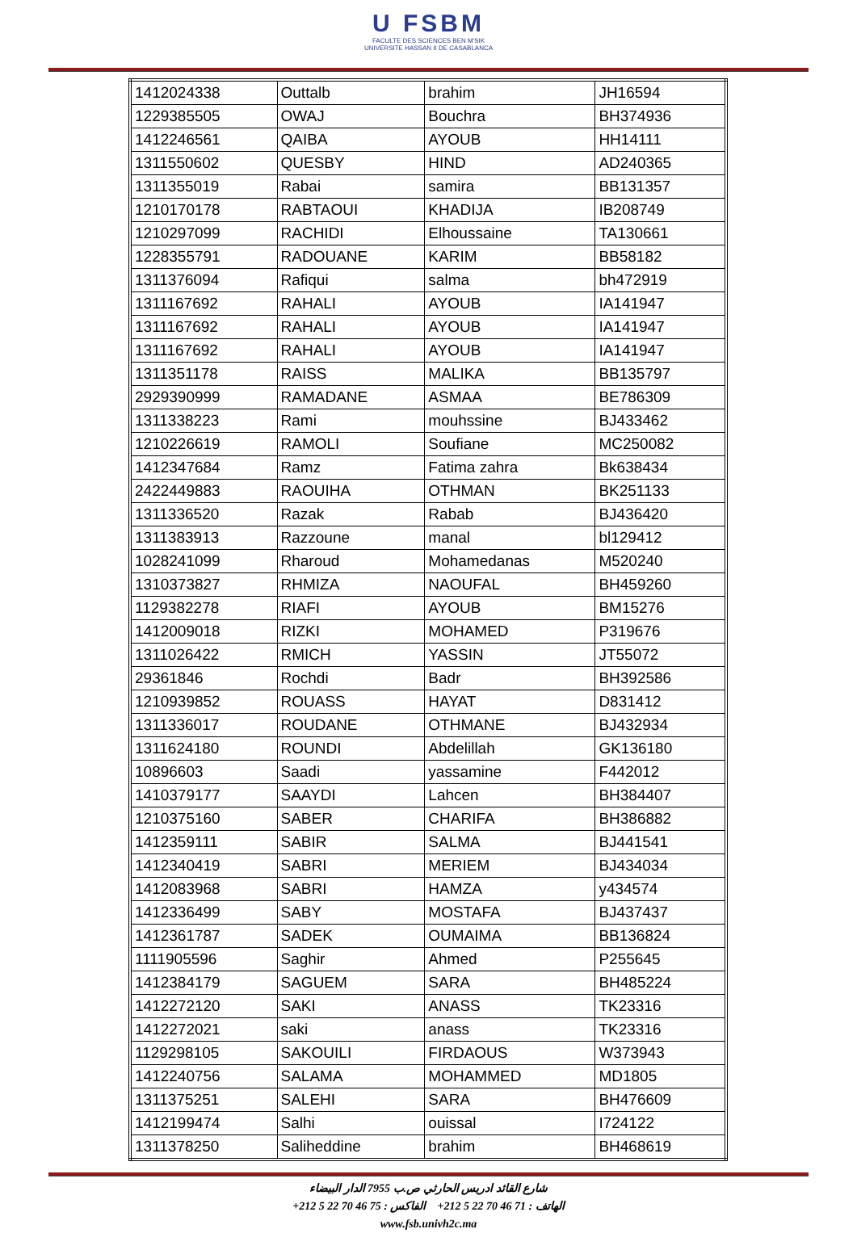U FSBM
FACULTE DES SCIENCES BEN M'SIK
UNIVERSITE HASSAN II DE CASABLANCA
| 1412024338 | Outtalb | brahim | JH16594 |
| 1229385505 | OWAJ | Bouchra | BH374936 |
| 1412246561 | QAIBA | AYOUB | HH14111 |
| 1311550602 | QUESBY | HIND | AD240365 |
| 1311355019 | Rabai | samira | BB131357 |
| 1210170178 | RABTAOUI | KHADIJA | IB208749 |
| 1210297099 | RACHIDI | Elhoussaine | TA130661 |
| 1228355791 | RADOUANE | KARIM | BB58182 |
| 1311376094 | Rafiqui | salma | bh472919 |
| 1311167692 | RAHALI | AYOUB | IA141947 |
| 1311167692 | RAHALI | AYOUB | IA141947 |
| 1311167692 | RAHALI | AYOUB | IA141947 |
| 1311351178 | RAISS | MALIKA | BB135797 |
| 2929390999 | RAMADANE | ASMAA | BE786309 |
| 1311338223 | Rami | mouhssine | BJ433462 |
| 1210226619 | RAMOLI | Soufiane | MC250082 |
| 1412347684 | Ramz | Fatima zahra | Bk638434 |
| 2422449883 | RAOUIHA | OTHMAN | BK251133 |
| 1311336520 | Razak | Rabab | BJ436420 |
| 1311383913 | Razzoune | manal | bl129412 |
| 1028241099 | Rharoud | Mohamedanas | M520240 |
| 1310373827 | RHMIZA | NAOUFAL | BH459260 |
| 1129382278 | RIAFI | AYOUB | BM15276 |
| 1412009018 | RIZKI | MOHAMED | P319676 |
| 1311026422 | RMICH | YASSIN | JT55072 |
| 29361846 | Rochdi | Badr | BH392586 |
| 1210939852 | ROUASS | HAYAT | D831412 |
| 1311336017 | ROUDANE | OTHMANE | BJ432934 |
| 1311624180 | ROUNDI | Abdelillah | GK136180 |
| 10896603 | Saadi | yassamine | F442012 |
| 1410379177 | SAAYDI | Lahcen | BH384407 |
| 1210375160 | SABER | CHARIFA | BH386882 |
| 1412359111 | SABIR | SALMA | BJ441541 |
| 1412340419 | SABRI | MERIEM | BJ434034 |
| 1412083968 | SABRI | HAMZA | y434574 |
| 1412336499 | SABY | MOSTAFA | BJ437437 |
| 1412361787 | SADEK | OUMAIMA | BB136824 |
| 1111905596 | Saghir | Ahmed | P255645 |
| 1412384179 | SAGUEM | SARA | BH485224 |
| 1412272120 | SAKI | ANASS | TK23316 |
| 1412272021 | saki | anass | TK23316 |
| 1129298105 | SAKOUILI | FIRDAOUS | W373943 |
| 1412240756 | SALAMA | MOHAMMED | MD1805 |
| 1311375251 | SALEHI | SARA | BH476609 |
| 1412199474 | Salhi | ouissal | I724122 |
| 1311378250 | Saliheddine | brahim | BH468619 |
شارع القائد ادريس الحارثي ص.ب 7955 الدار البيضاء
الهاتف : 71 46 70 22 5 212+ الفاكس : 75 46 70 22 5 212+
www.fsb.univh2c.ma